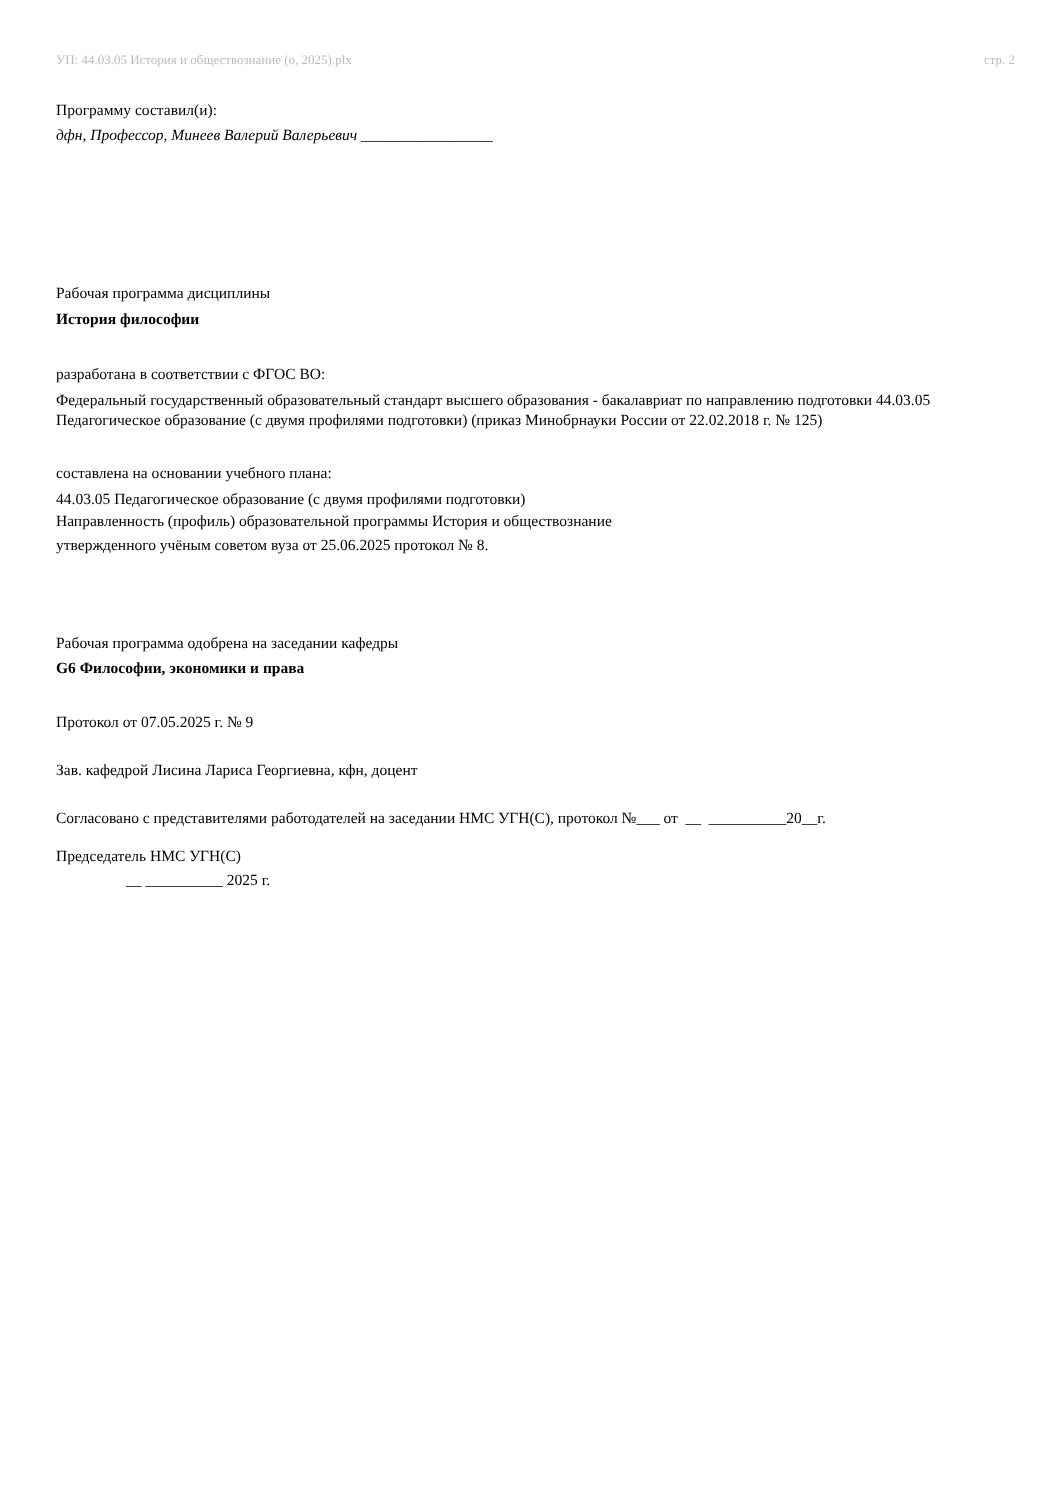УП: 44.03.05 История и обществознание (о, 2025).plx стр. 2
Программу составил(и):
дфн, Профессор, Минеев Валерий Валерьевич _________________
Рабочая программа дисциплины
История философии
разработана в соответствии с ФГОС ВО:
Федеральный государственный образовательный стандарт высшего образования - бакалавриат по направлению подготовки 44.03.05 Педагогическое образование (с двумя профилями подготовки) (приказ Минобрнауки России от 22.02.2018 г. № 125)
составлена на основании учебного плана:
44.03.05 Педагогическое образование (с двумя профилями подготовки)
Направленность (профиль) образовательной программы История и обществознание
утвержденного учёным советом вуза от 25.06.2025 протокол № 8.
Рабочая программа одобрена на заседании кафедры
G6 Философии, экономики и права
Протокол от 07.05.2025 г. № 9
Зав. кафедрой Лисина Лариса Георгиевна, кфн, доцент
Согласовано с представителями работодателей на заседании НМС УГН(С), протокол №___ от __ __________20__г.
Председатель НМС УГН(С)
__ __________ 2025 г.